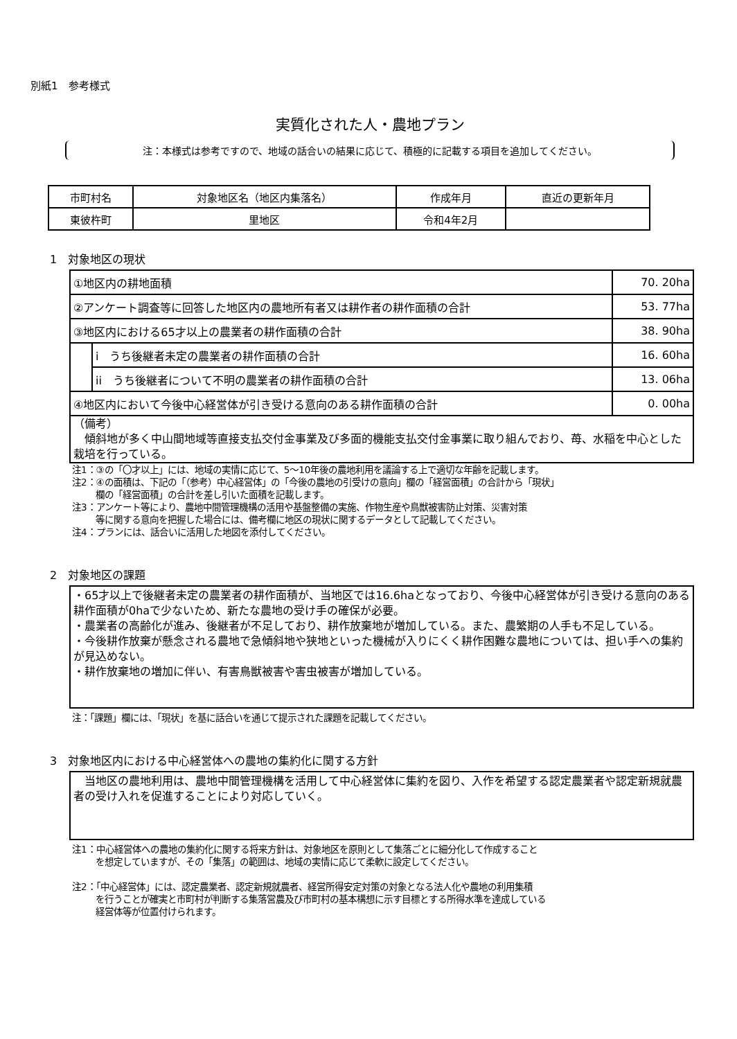別紙1　参考様式
実質化された人・農地プラン
注：本様式は参考ですので、地域の話合いの結果に応じて、積極的に記載する項目を追加してください。
| 市町村名 | 対象地区名（地区内集落名） | 作成年月 | 直近の更新年月 |
| 東彼杵町 | 里地区 | 令和4年2月 | |
1　対象地区の現状
| ①地区内の耕地面積 | | 70. 20ha |
| ②アンケート調査等に回答した地区内の農地所有者又は耕作者の耕作面積の合計 | | 53. 77ha |
| ③地区内における65才以上の農業者の耕作面積の合計 | | 38. 90ha |
| | i うち後継者未定の農業者の耕作面積の合計 | 16. 60ha |
| | ii うち後継者について不明の農業者の耕作面積の合計 | 13. 06ha |
| ④地区内において今後中心経営体が引き受ける意向のある耕作面積の合計 | | 0. 00ha |
| （備考） 傾斜地が多く中山間地域等直接支払交付金事業及び多面的機能支払交付金事業に取り組んでおり、苺、水稲を中心とした栽培を行っている。 | | |
注1：③の「〇才以上」には、地域の実情に応じて、5～10年後の農地利用を議論する上で適切な年齢を記載します。
注2：④の面積は、下記の「（参考）中心経営体」の「今後の農地の引受けの意向」欄の「経営面積」の合計から「現状」
欄の「経営面積」の合計を差し引いた面積を記載します。
注3：アンケート等により、農地中間管理機構の活用や基盤整備の実施、作物生産や鳥獣被害防止対策、災害対策
等に関する意向を把握した場合には、備考欄に地区の現状に関するデータとして記載してください。
注4：プランには、話合いに活用した地図を添付してください。
2　対象地区の課題
・65才以上で後継者未定の農業者の耕作面積が、当地区では16.6haとなっており、今後中心経営体が引き受ける意向のある耕作面積が0haで少ないため、新たな農地の受け手の確保が必要。
・農業者の高齢化が進み、後継者が不足しており、耕作放棄地が増加している。また、農繁期の人手も不足している。
・今後耕作放棄が懸念される農地で急傾斜地や狭地といった機械が入りにくく耕作困難な農地については、担い手への集約が見込めない。
・耕作放棄地の増加に伴い、有害鳥獣被害や害虫被害が増加している。
注：「課題」欄には、「現状」を基に話合いを通じて提示された課題を記載してください。
3　対象地区内における中心経営体への農地の集約化に関する方針
　当地区の農地利用は、農地中間管理機構を活用して中心経営体に集約を図り、入作を希望する認定農業者や認定新規就農者の受け入れを促進することにより対応していく。
注1：中心経営体への農地の集約化に関する将来方針は、対象地区を原則として集落ごとに細分化して作成すること
を想定していますが、その「集落」の範囲は、地域の実情に応じて柔軟に設定してください。
注2：「中心経営体」には、認定農業者、認定新規就農者、経営所得安定対策の対象となる法人化や農地の利用集積
を行うことが確実と市町村が判断する集落営農及び市町村の基本構想に示す目標とする所得水準を達成している
経営体等が位置付けられます。